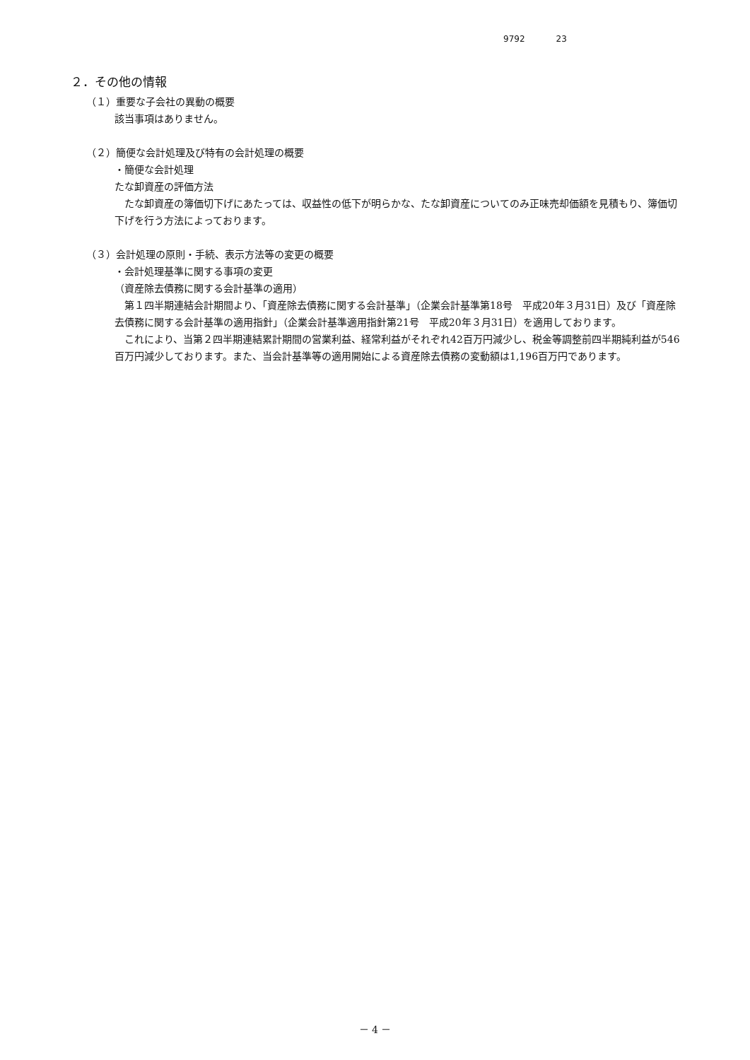9792 23
２．その他の情報
（１）重要な子会社の異動の概要
該当事項はありません。
（２）簡便な会計処理及び特有の会計処理の概要
・簡便な会計処理
たな卸資産の評価方法
　たな卸資産の簿価切下げにあたっては、収益性の低下が明らかな、たな卸資産についてのみ正味売却価額を見積もり、簿価切下げを行う方法によっております。
（３）会計処理の原則・手続、表示方法等の変更の概要
・会計処理基準に関する事項の変更
（資産除去債務に関する会計基準の適用）
　第１四半期連結会計期間より、「資産除去債務に関する会計基準」（企業会計基準第18号　平成20年３月31日）及び「資産除去債務に関する会計基準の適用指針」（企業会計基準適用指針第21号　平成20年３月31日）を適用しております。
　これにより、当第２四半期連結累計期間の営業利益、経常利益がそれぞれ42百万円減少し、税金等調整前四半期純利益が546百万円減少しております。また、当会計基準等の適用開始による資産除去債務の変動額は1,196百万円であります。
－ 4 －